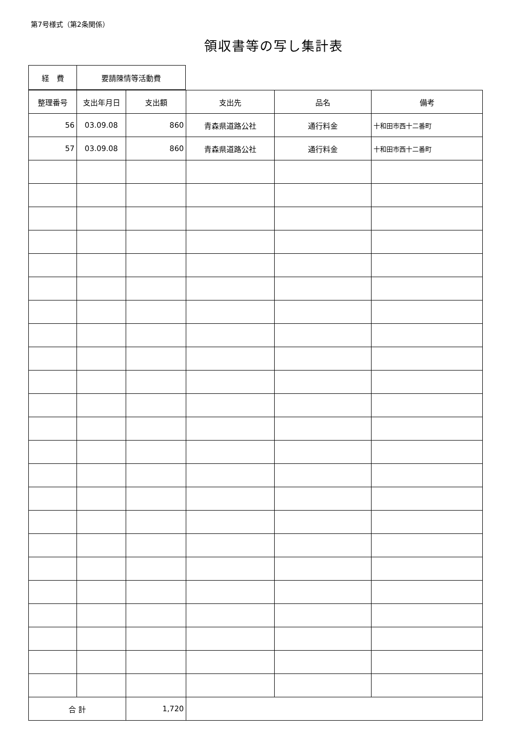第7号様式（第2条関係）
領収書等の写し集計表
| 経 費 | 要請陳情等活動費 |
| 整理番号 | 支出年月日 | 支出額 | 支出先 | 品名 | 備考 |
| --- | --- | --- | --- | --- | --- |
| 56 | 03.09.08 | 860 | 青森県道路公社 | 通行料金 | 十和田市西十二番町 |
| 57 | 03.09.08 | 860 | 青森県道路公社 | 通行料金 | 十和田市西十二番町 |
| 合 計 | | 1,720 | | | |